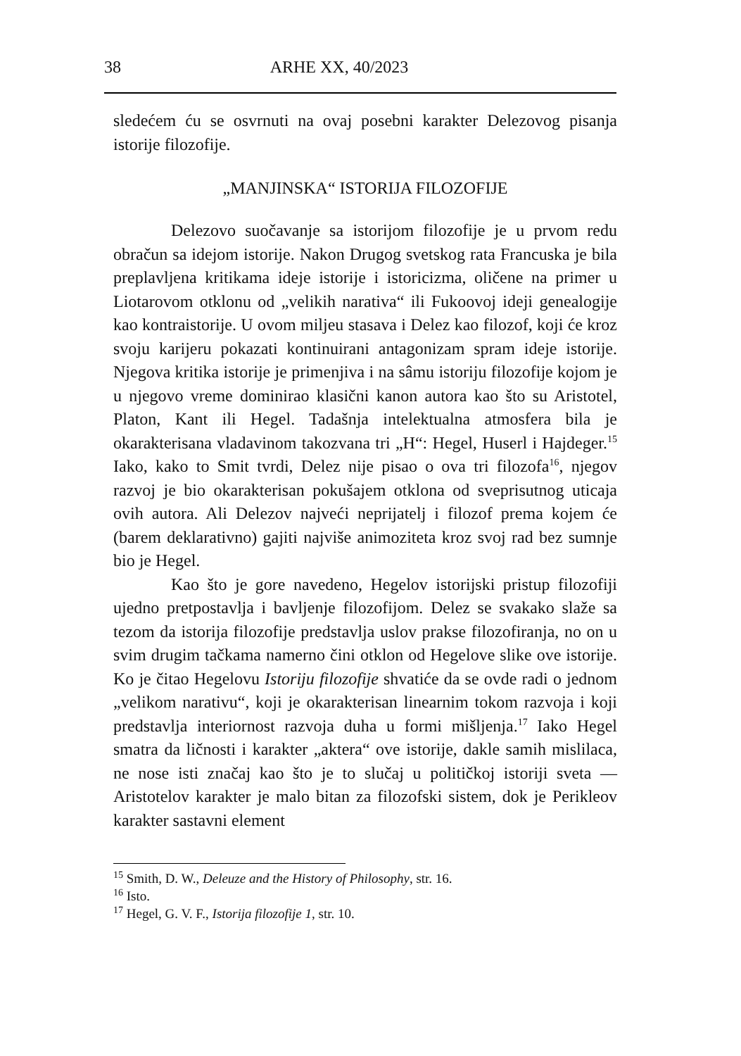38 ARHE XX, 40/2023
sledećem ću se osvrnuti na ovaj posebni karakter Delezovog pisanja istorije filozofije.
„MANJINSKA“ ISTORIJA FILOZOFIJE
Delezovo suočavanje sa istorijom filozofije je u prvom redu obračun sa idejom istorije. Nakon Drugog svetskog rata Francuska je bila preplavljena kritikama ideje istorije i istoricizma, oličene na primer u Liotarovom otklonu od „velikih narativa“ ili Fukoovoj ideji genealogije kao kontraistorije. U ovom miljeu stasava i Delez kao filozof, koji će kroz svoju karijeru pokazati kontinuirani antagonizam spram ideje istorije. Njegova kritika istorije je primenjiva i na sâmu istoriju filozofije kojom je u njegovo vreme dominirao klasični kanon autora kao što su Aristotel, Platon, Kant ili Hegel. Tadašnja intelektualna atmosfera bila je okarakterisana vladavinom takozvana tri „H“: Hegel, Huserl i Hajdeger.<sup>15</sup> Iako, kako to Smit tvrdi, Delez nije pisao o ova tri filozofa<sup>16</sup>, njegov razvoj je bio okarakterisan pokušajem otklona od sveprisutnog uticaja ovih autora. Ali Delezov najveći neprijatelj i filozof prema kojem će (barem deklarativno) gajiti najviše animoziteta kroz svoj rad bez sumnje bio je Hegel.
Kao što je gore navedeno, Hegelov istorijski pristup filozofiji ujedno pretpostavlja i bavljenje filozofijom. Delez se svakako slaže sa tezom da istorija filozofije predstavlja uslov prakse filozofiranja, no on u svim drugim tačkama namerno čini otklon od Hegelove slike ove istorije. Ko je čitao Hegelovu Istoriju filozofije shvatiće da se ovde radi o jednom „velikom narativu“, koji je okarakterisan linearnim tokom razvoja i koji predstavlja interiornost razvoja duha u formi mišljenja.<sup>17</sup> Iako Hegel smatra da ličnosti i karakter „aktera“ ove istorije, dakle samih mislilaca, ne nose isti značaj kao što je to slučaj u političkoj istoriji sveta — Aristotelov karakter je malo bitan za filozofski sistem, dok je Perikleov karakter sastavni element
<sup>15</sup> Smith, D. W., Deleuze and the History of Philosophy, str. 16.
<sup>16</sup> Isto.
<sup>17</sup> Hegel, G. V. F., Istorija filozofije 1, str. 10.